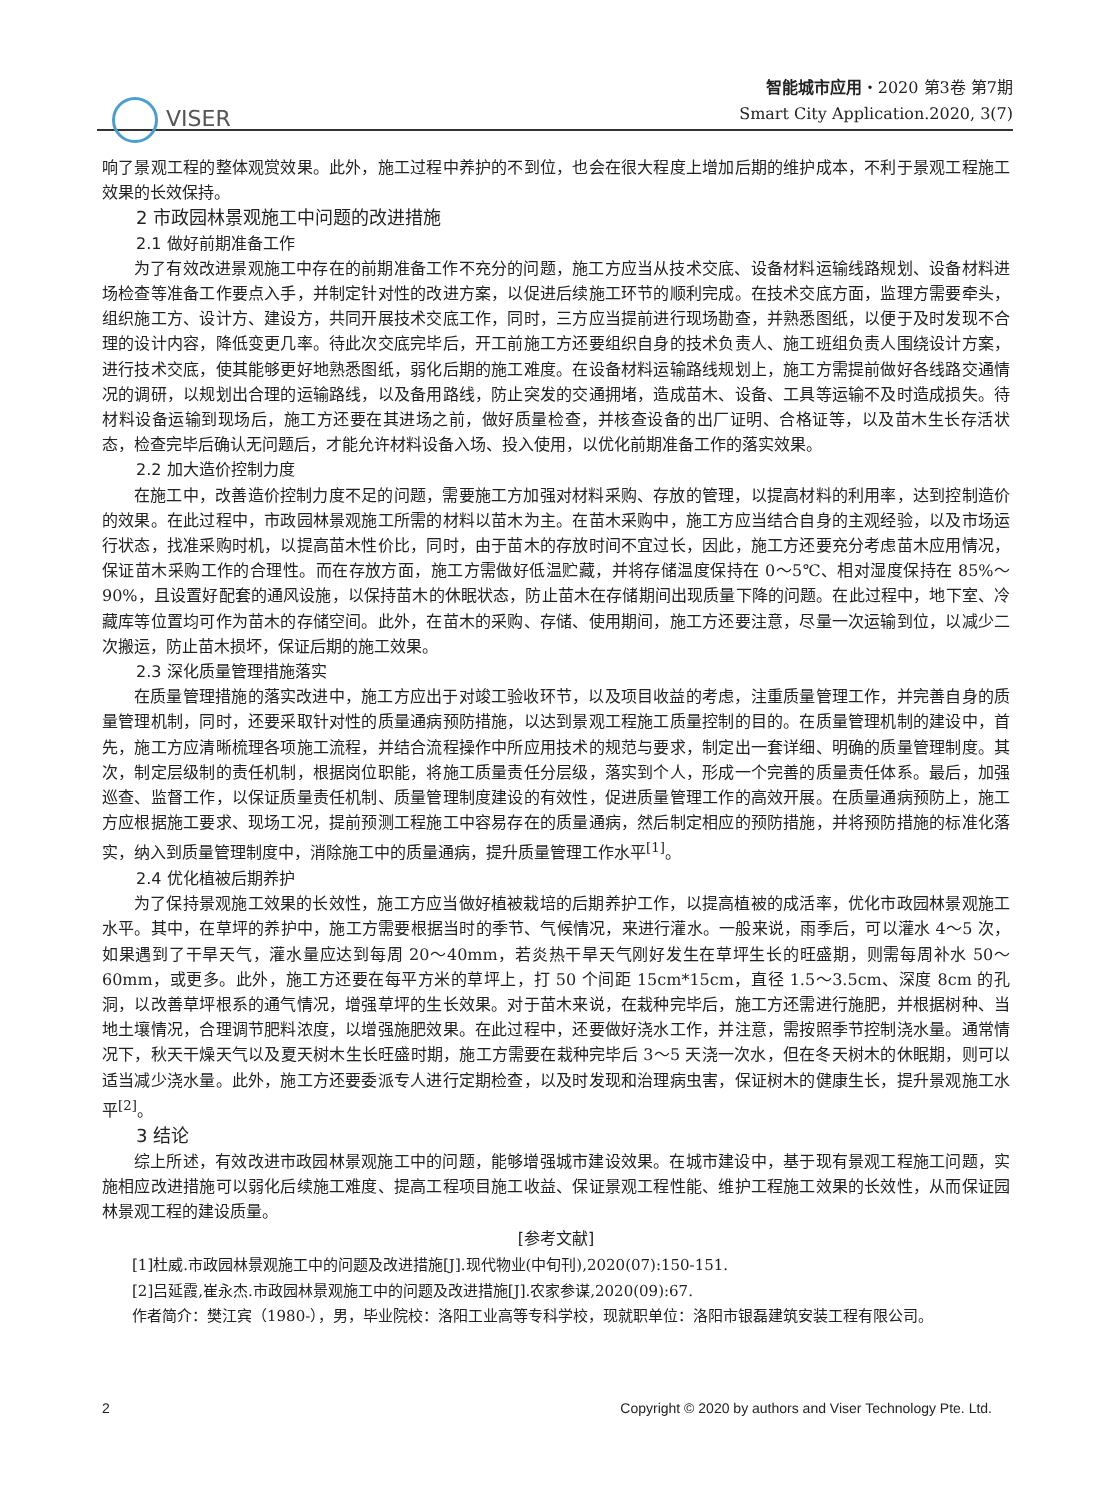VISER
智能城市应用・2020 第3卷 第7期
Smart City Application.2020, 3(7)
响了景观工程的整体观赏效果。此外，施工过程中养护的不到位，也会在很大程度上增加后期的维护成本，不利于景观工程施工效果的长效保持。
2 市政园林景观施工中问题的改进措施
2.1 做好前期准备工作
为了有效改进景观施工中存在的前期准备工作不充分的问题，施工方应当从技术交底、设备材料运输线路规划、设备材料进场检查等准备工作要点入手，并制定针对性的改进方案，以促进后续施工环节的顺利完成。在技术交底方面，监理方需要牵头，组织施工方、设计方、建设方，共同开展技术交底工作，同时，三方应当提前进行现场勘查，并熟悉图纸，以便于及时发现不合理的设计内容，降低变更几率。待此次交底完毕后，开工前施工方还要组织自身的技术负责人、施工班组负责人围绕设计方案，进行技术交底，使其能够更好地熟悉图纸，弱化后期的施工难度。在设备材料运输路线规划上，施工方需提前做好各线路交通情况的调研，以规划出合理的运输路线，以及备用路线，防止突发的交通拥堵，造成苗木、设备、工具等运输不及时造成损失。待材料设备运输到现场后，施工方还要在其进场之前，做好质量检查，并核查设备的出厂证明、合格证等，以及苗木生长存活状态，检查完毕后确认无问题后，才能允许材料设备入场、投入使用，以优化前期准备工作的落实效果。
2.2 加大造价控制力度
在施工中，改善造价控制力度不足的问题，需要施工方加强对材料采购、存放的管理，以提高材料的利用率，达到控制造价的效果。在此过程中，市政园林景观施工所需的材料以苗木为主。在苗木采购中，施工方应当结合自身的主观经验，以及市场运行状态，找准采购时机，以提高苗木性价比，同时，由于苗木的存放时间不宜过长，因此，施工方还要充分考虑苗木应用情况，保证苗木采购工作的合理性。而在存放方面，施工方需做好低温贮藏，并将存储温度保持在 0～5℃、相对湿度保持在 85%～90%，且设置好配套的通风设施，以保持苗木的休眠状态，防止苗木在存储期间出现质量下降的问题。在此过程中，地下室、冷藏库等位置均可作为苗木的存储空间。此外，在苗木的采购、存储、使用期间，施工方还要注意，尽量一次运输到位，以减少二次搬运，防止苗木损坏，保证后期的施工效果。
2.3 深化质量管理措施落实
在质量管理措施的落实改进中，施工方应出于对竣工验收环节，以及项目收益的考虑，注重质量管理工作，并完善自身的质量管理机制，同时，还要采取针对性的质量通病预防措施，以达到景观工程施工质量控制的目的。在质量管理机制的建设中，首先，施工方应清晰梳理各项施工流程，并结合流程操作中所应用技术的规范与要求，制定出一套详细、明确的质量管理制度。其次，制定层级制的责任机制，根据岗位职能，将施工质量责任分层级，落实到个人，形成一个完善的质量责任体系。最后，加强巡查、监督工作，以保证质量责任机制、质量管理制度建设的有效性，促进质量管理工作的高效开展。在质量通病预防上，施工方应根据施工要求、现场工况，提前预测工程施工中容易存在的质量通病，然后制定相应的预防措施，并将预防措施的标准化落实，纳入到质量管理制度中，消除施工中的质量通病，提升质量管理工作水平<sup>[1]</sup>。
2.4 优化植被后期养护
为了保持景观施工效果的长效性，施工方应当做好植被栽培的后期养护工作，以提高植被的成活率，优化市政园林景观施工水平。其中，在草坪的养护中，施工方需要根据当时的季节、气候情况，来进行灌水。一般来说，雨季后，可以灌水 4～5 次，如果遇到了干旱天气，灌水量应达到每周 20～40mm，若炎热干旱天气刚好发生在草坪生长的旺盛期，则需每周补水 50～60mm，或更多。此外，施工方还要在每平方米的草坪上，打 50 个间距 15cm*15cm，直径 1.5～3.5cm、深度 8cm 的孔洞，以改善草坪根系的通气情况，增强草坪的生长效果。对于苗木来说，在栽种完毕后，施工方还需进行施肥，并根据树种、当地土壤情况，合理调节肥料浓度，以增强施肥效果。在此过程中，还要做好浇水工作，并注意，需按照季节控制浇水量。通常情况下，秋天干燥天气以及夏天树木生长旺盛时期，施工方需要在栽种完毕后 3～5 天浇一次水，但在冬天树木的休眠期，则可以适当减少浇水量。此外，施工方还要委派专人进行定期检查，以及时发现和治理病虫害，保证树木的健康生长，提升景观施工水平<sup>[2]</sup>。
3 结论
综上所述，有效改进市政园林景观施工中的问题，能够增强城市建设效果。在城市建设中，基于现有景观工程施工问题，实施相应改进措施可以弱化后续施工难度、提高工程项目施工收益、保证景观工程性能、维护工程施工效果的长效性，从而保证园林景观工程的建设质量。
[参考文献]
[1]杜威.市政园林景观施工中的问题及改进措施[J].现代物业(中旬刊),2020(07):150-151.
[2]吕延霞,崔永杰.市政园林景观施工中的问题及改进措施[J].农家参谋,2020(09):67.
作者简介：樊江宾（1980-），男，毕业院校：洛阳工业高等专科学校，现就职单位：洛阳市银磊建筑安装工程有限公司。
2 Copyright © 2020 by authors and Viser Technology Pte. Ltd.